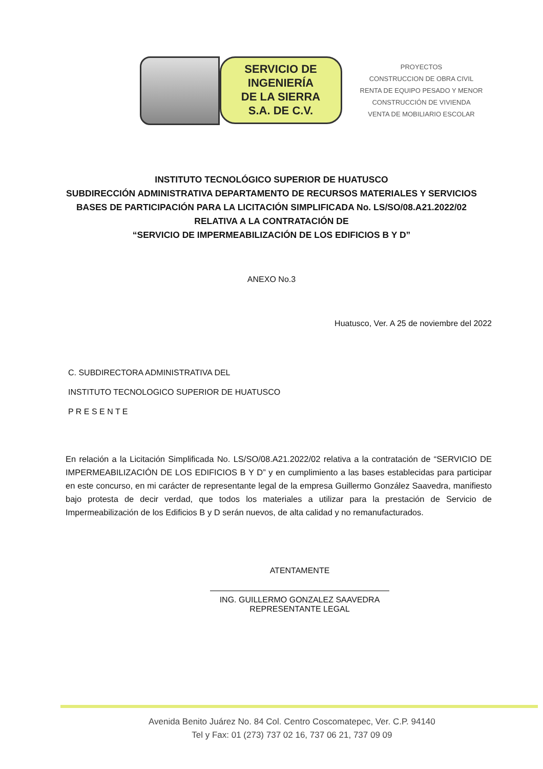SERVICIO DE
INGENIERÍA
DE LA SIERRA
S.A. DE C.V.
PROYECTOS
CONSTRUCCION DE OBRA CIVIL
RENTA DE EQUIPO PESADO Y MENOR
CONSTRUCCIÓN DE VIVIENDA
VENTA DE MOBILIARIO ESCOLAR
INSTITUTO TECNOLÓGICO SUPERIOR DE HUATUSCO
SUBDIRECCIÓN ADMINISTRATIVA DEPARTAMENTO DE RECURSOS MATERIALES Y SERVICIOS
BASES DE PARTICIPACIÓN PARA LA LICITACIÓN SIMPLIFICADA No. LS/SO/08.A21.2022/02 RELATIVA A LA CONTRATACIÓN DE
“SERVICIO DE IMPERMEABILIZACIÓN DE LOS EDIFICIOS B Y D”
ANEXO No.3
Huatusco, Ver. A 25 de noviembre del 2022
C. SUBDIRECTORA ADMINISTRATIVA DEL
INSTITUTO TECNOLOGICO SUPERIOR DE HUATUSCO
P R E S E N T E
En relación a la Licitación Simplificada No. LS/SO/08.A21.2022/02 relativa a la contratación de “SERVICIO DE IMPERMEABILIZACIÓN DE LOS EDIFICIOS B Y D” y en cumplimiento a las bases establecidas para participar en este concurso, en mi carácter de representante legal de la empresa Guillermo González Saavedra, manifiesto bajo protesta de decir verdad, que todos los materiales a utilizar para la prestación de Servicio de Impermeabilización de los Edificios B y D serán nuevos, de alta calidad y no remanufacturados.
ATENTAMENTE
ING. GUILLERMO GONZALEZ SAAVEDRA
REPRESENTANTE LEGAL
Avenida Benito Juárez No. 84 Col. Centro Coscomatepec, Ver. C.P. 94140
Tel y Fax: 01 (273) 737 02 16, 737 06 21, 737 09 09